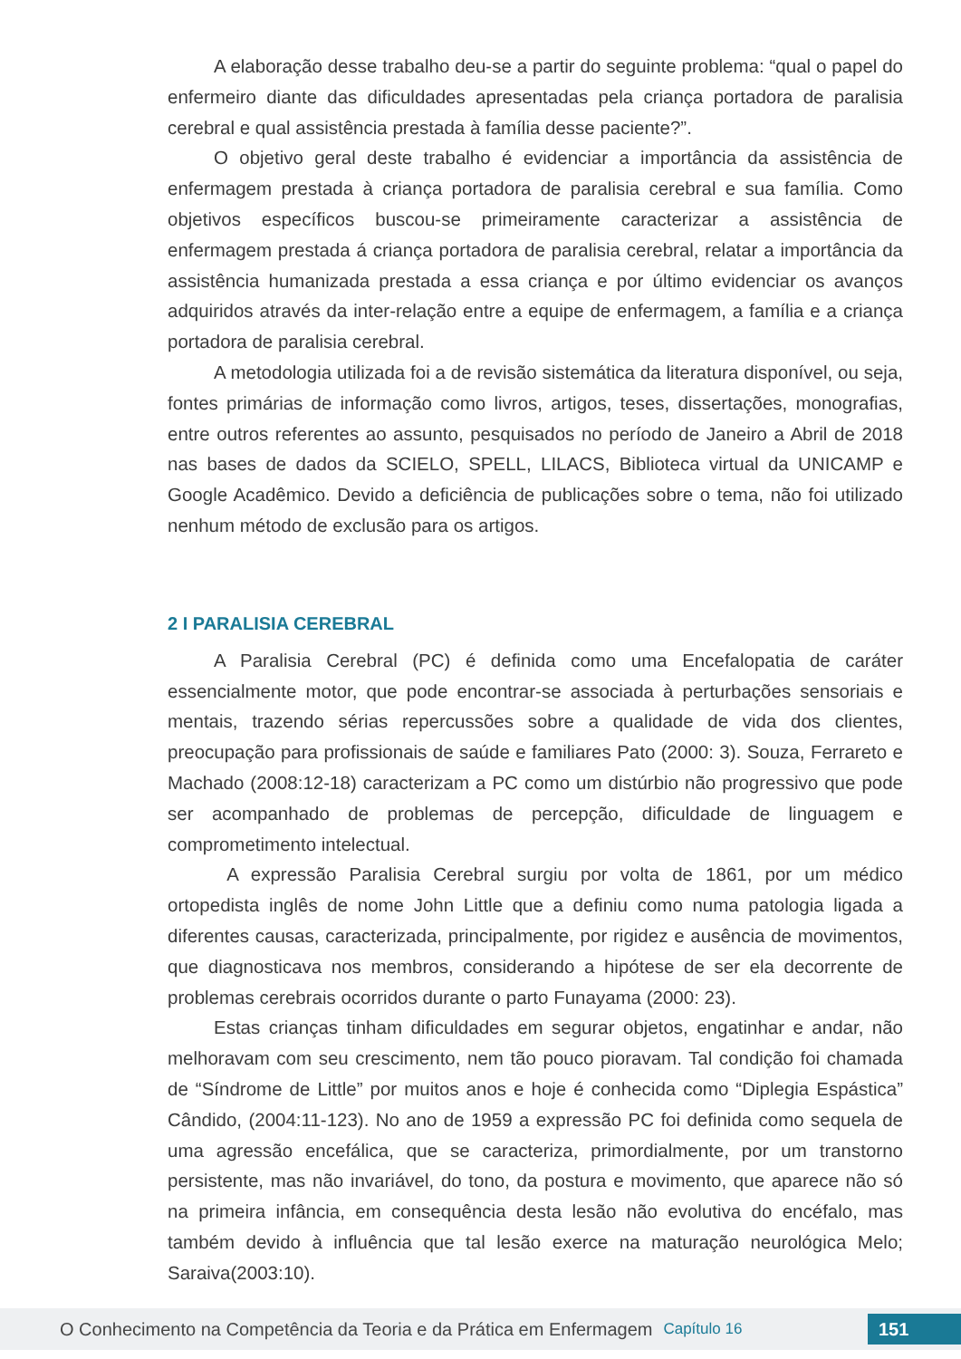A elaboração desse trabalho deu-se a partir do seguinte problema: “qual o papel do enfermeiro diante das dificuldades apresentadas pela criança portadora de paralisia cerebral e qual assistência prestada à família desse paciente?”.
O objetivo geral deste trabalho é evidenciar a importância da assistência de enfermagem prestada à criança portadora de paralisia cerebral e sua família. Como objetivos específicos buscou-se primeiramente caracterizar a assistência de enfermagem prestada á criança portadora de paralisia cerebral, relatar a importância da assistência humanizada prestada a essa criança e por último evidenciar os avanços adquiridos através da inter-relação entre a equipe de enfermagem, a família e a criança portadora de paralisia cerebral.
A metodologia utilizada foi a de revisão sistemática da literatura disponível, ou seja, fontes primárias de informação como livros, artigos, teses, dissertações, monografias, entre outros referentes ao assunto, pesquisados no período de Janeiro a Abril de 2018 nas bases de dados da SCIELO, SPELL, LILACS, Biblioteca virtual da UNICAMP e Google Acadêmico. Devido a deficiência de publicações sobre o tema, não foi utilizado nenhum método de exclusão para os artigos.
2 I PARALISIA CEREBRAL
A Paralisia Cerebral (PC) é definida como uma Encefalopatia de caráter essencialmente motor, que pode encontrar-se associada à perturbações sensoriais e mentais, trazendo sérias repercussões sobre a qualidade de vida dos clientes, preocupação para profissionais de saúde e familiares Pato (2000: 3). Souza, Ferrareto e Machado (2008:12-18) caracterizam a PC como um distúrbio não progressivo que pode ser acompanhado de problemas de percepção, dificuldade de linguagem e comprometimento intelectual.
A expressão Paralisia Cerebral surgiu por volta de 1861, por um médico ortopedista inglês de nome John Little que a definiu como numa patologia ligada a diferentes causas, caracterizada, principalmente, por rigidez e ausência de movimentos, que diagnosticava nos membros, considerando a hipótese de ser ela decorrente de problemas cerebrais ocorridos durante o parto Funayama (2000: 23).
Estas crianças tinham dificuldades em segurar objetos, engatinhar e andar, não melhoravam com seu crescimento, nem tão pouco pioravam. Tal condição foi chamada de “Síndrome de Little” por muitos anos e hoje é conhecida como “Diplegia Espástica” Cândido, (2004:11-123). No ano de 1959 a expressão PC foi definida como sequela de uma agressão encefálica, que se caracteriza, primordialmente, por um transtorno persistente, mas não invariável, do tono, da postura e movimento, que aparece não só na primeira infância, em consequência desta lesão não evolutiva do encéfalo, mas também devido à influência que tal lesão exerce na maturação neurológica Melo; Saraiva(2003:10).
O Conhecimento na Competência da Teoria e da Prática em Enfermagem Capítulo 16 151